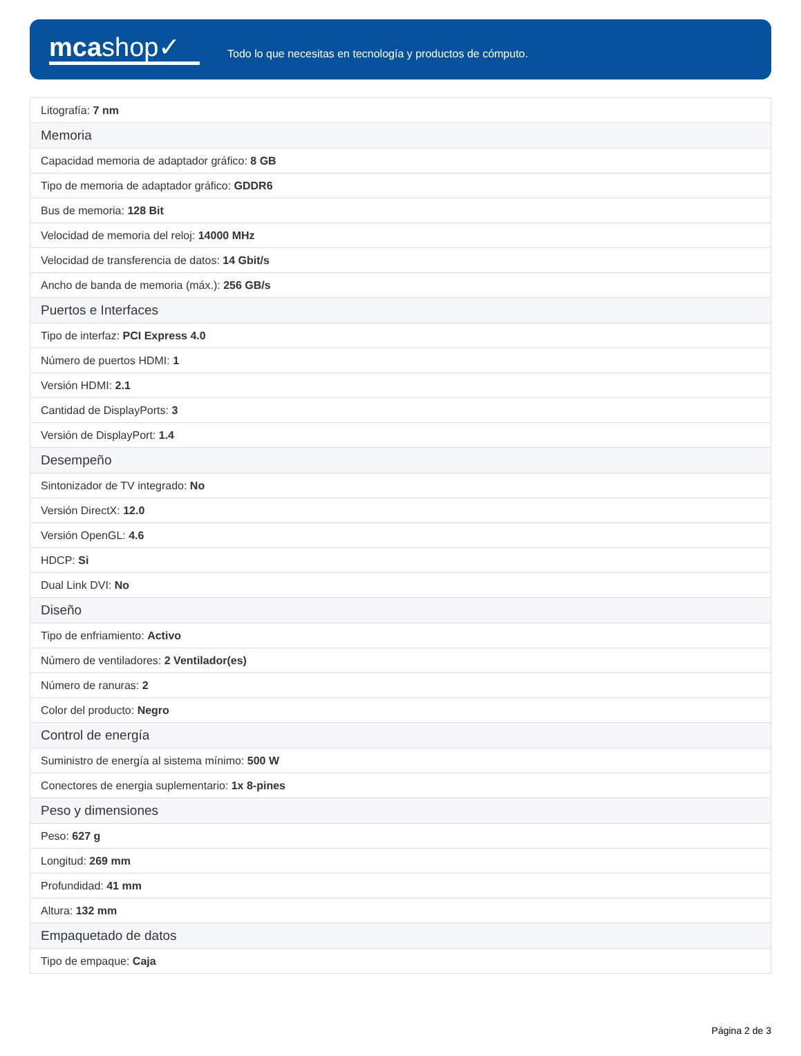mcashop✓
Todo lo que necesitas en tecnología y productos de cómputo.
| Litografía: 7 nm |
| Memoria |
| Capacidad memoria de adaptador gráfico: 8 GB |
| Tipo de memoria de adaptador gráfico: GDDR6 |
| Bus de memoria: 128 Bit |
| Velocidad de memoria del reloj: 14000 MHz |
| Velocidad de transferencia de datos: 14 Gbit/s |
| Ancho de banda de memoria (máx.): 256 GB/s |
| Puertos e Interfaces |
| Tipo de interfaz: PCI Express 4.0 |
| Número de puertos HDMI: 1 |
| Versión HDMI: 2.1 |
| Cantidad de DisplayPorts: 3 |
| Versión de DisplayPort: 1.4 |
| Desempeño |
| Sintonizador de TV integrado: No |
| Versión DirectX: 12.0 |
| Versión OpenGL: 4.6 |
| HDCP: Si |
| Dual Link DVI: No |
| Diseño |
| Tipo de enfriamiento: Activo |
| Número de ventiladores: 2 Ventilador(es) |
| Número de ranuras: 2 |
| Color del producto: Negro |
| Control de energía |
| Suministro de energía al sistema mínimo: 500 W |
| Conectores de energia suplementario: 1x 8-pines |
| Peso y dimensiones |
| Peso: 627 g |
| Longitud: 269 mm |
| Profundidad: 41 mm |
| Altura: 132 mm |
| Empaquetado de datos |
| Tipo de empaque: Caja |
Página 2 de 3